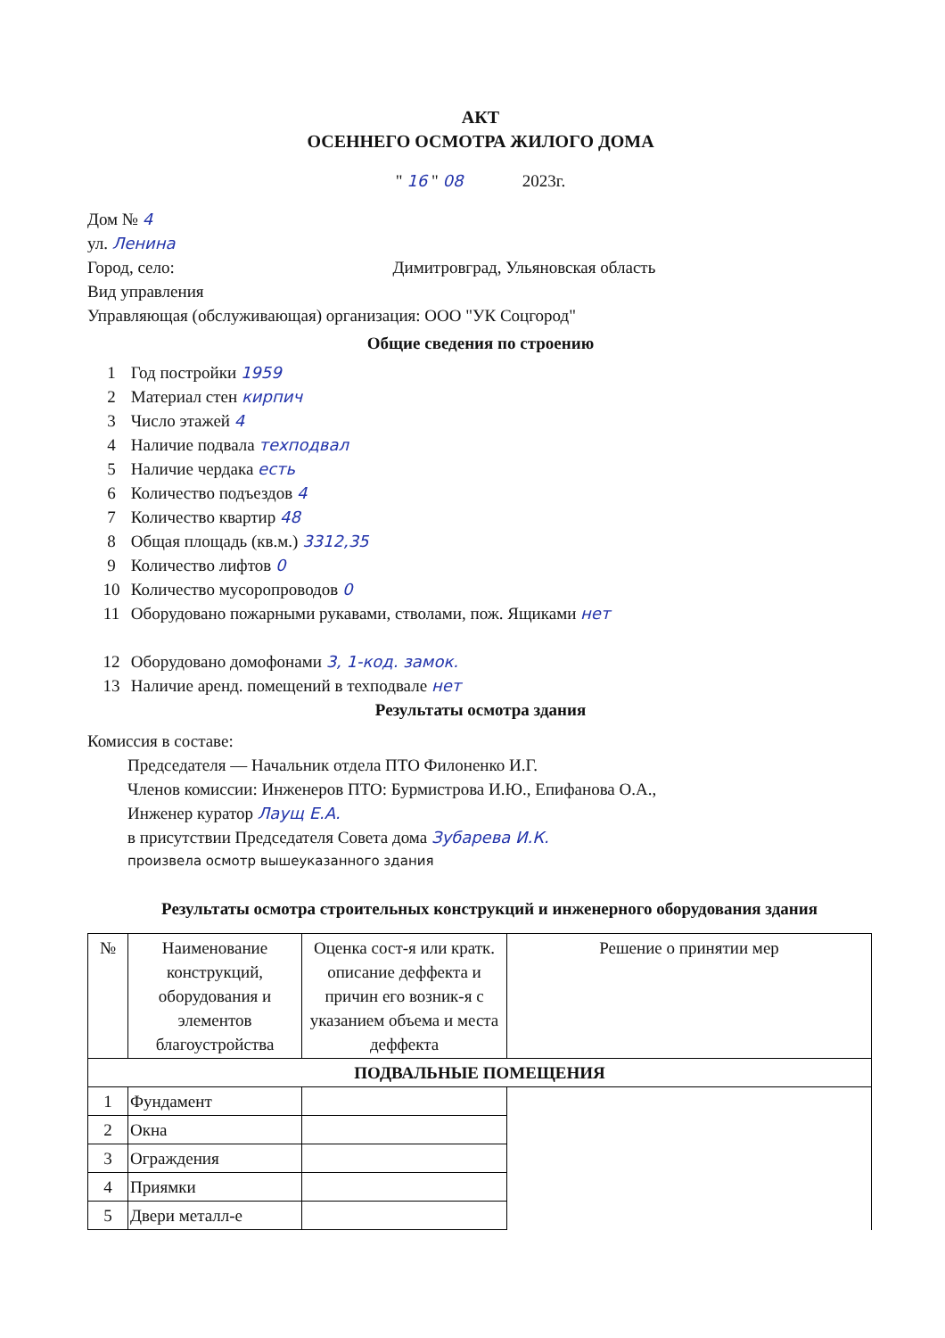АКТ
ОСЕННЕГО ОСМОТРА ЖИЛОГО ДОМА
" 16 " 08 2023г.
Дом № 4
ул. Ленина
Город, село: Димитровград, Ульяновская область
Вид управления
Управляющая (обслуживающая) организация: ООО "УК Соцгород"
Общие сведения по строению
1 Год постройки 1959
2 Материал стен кирпич
3 Число этажей 4
4 Наличие подвала техподвал
5 Наличие чердака есть
6 Количество подъездов 4
7 Количество квартир 48
8 Общая площадь (кв.м.) 3312,35
9 Количество лифтов 0
10 Количество мусоропроводов 0
11 Оборудовано пожарными рукавами, стволами, пож. Ящиками нет
12 Оборудовано домофонами 3, 1-код. замок.
13 Наличие аренд. помещений в техподвале нет
Результаты осмотра здания
Комиссия в составе:
Председателя — Начальник отдела ПТО Филоненко И.Г.
Членов комиссии: Инженеров ПТО: Бурмистрова И.Ю., Епифанова О.А.,
Инженер куратор Лаущ Е.А.
в присутствии Председателя Совета дома Зубарева И.К.
произвела осмотр вышеуказанного здания
Результаты осмотра строительных конструкций и инженерного оборудования здания
| № | Наименование конструкций, оборудования и элементов благоустройства | Оценка сост-я или кратк. описание деффекта и причин его возник-я с указанием объема и места деффекта | Решение о принятии мер |
| --- | --- | --- | --- |
| ПОДВАЛЬНЫЕ ПОМЕЩЕНИЯ | | | |
| 1 | Фундамент | | |
| 2 | Окна | | |
| 3 | Ограждения | | |
| 4 | Приямки | | |
| 5 | Двери металл-е | | |